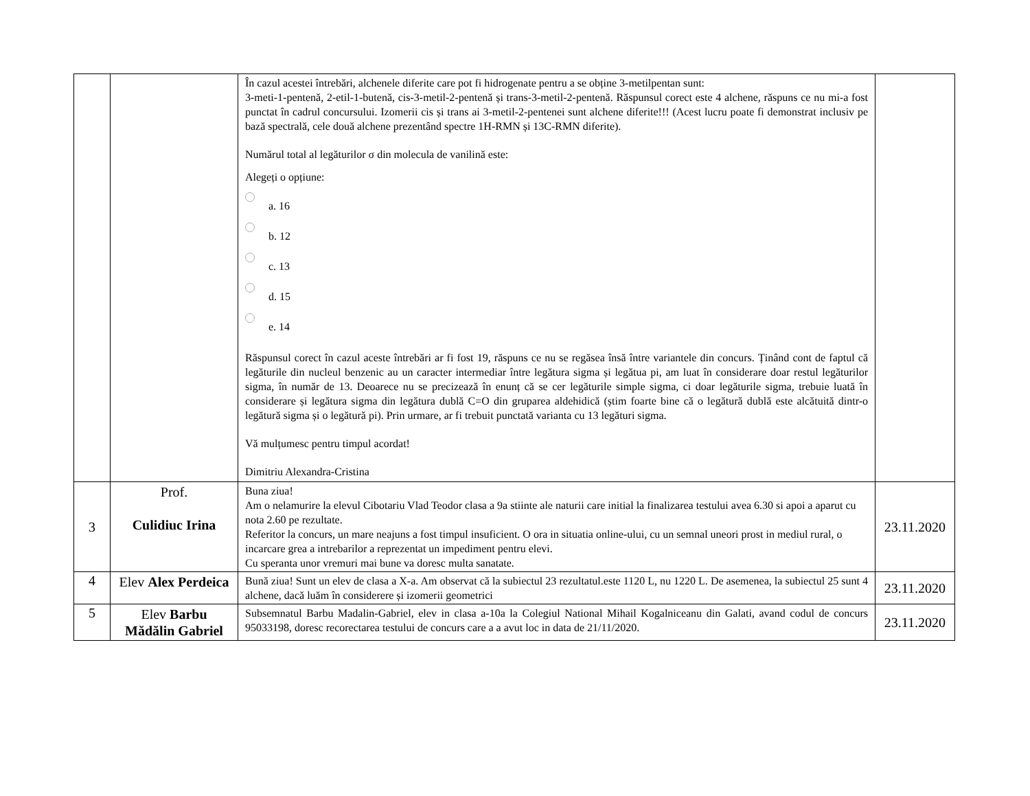| | | În cazul acestei întrebări, alchenele diferite care pot fi hidrogenate pentru a se obține 3-metilpentan sunt: 3-meti-1-pentenă, 2-etil-1-butenă, cis-3-metil-2-pentenă și trans-3-metil-2-pentenă. Răspunsul corect este 4 alchene, răspuns ce nu mi-a fost punctat în cadrul concursului. Izomerii cis și trans ai 3-metil-2-pentenei sunt alchene diferite!!! (Acest lucru poate fi demonstrat inclusiv pe bază spectrală, cele două alchene prezentând spectre 1H-RMN și 13C-RMN diferite). Numărul total al legăturilor σ din molecula de vanilină este: Alegeți o opțiune: a. 16 b. 12 c. 13 d. 15 e. 14 Răspunsul corect în cazul aceste întrebări ar fi fost 19, răspuns ce nu se regăsea însă între variantele din concurs. Ținând cont de faptul că legăturile din nucleul benzenic au un caracter intermediar între legătura sigma și legătua pi, am luat în considerare doar restul legăturilor sigma, în număr de 13. Deoarece nu se precizează în enunț că se cer legăturile simple sigma, ci doar legăturile sigma, trebuie luată în considerare și legătura sigma din legătura dublă C=O din gruparea aldehidică (știm foarte bine că o legătură dublă este alcătuită dintr-o legătură sigma și o legătură pi). Prin urmare, ar fi trebuit punctată varianta cu 13 legături sigma. Vă mulțumesc pentru timpul acordat! Dimitriu Alexandra-Cristina | |
| 3 | Prof. Culidiuc Irina | Buna ziua! Am o nelamurire la elevul Cibotariu Vlad Teodor clasa a 9a stiinte ale naturii care initial la finalizarea testului avea 6.30 si apoi a aparut cu nota 2.60 pe rezultate. Referitor la concurs, un mare neajuns a fost timpul insuficient. O ora in situatia online-ului, cu un semnal uneori prost in mediul rural, o incarcare grea a intrebarilor a reprezentat un impediment pentru elevi. Cu speranta unor vremuri mai bune va doresc multa sanatate. | 23.11.2020 |
| 4 | Elev Alex Perdeica | Bună ziua! Sunt un elev de clasa a X-a. Am observat că la subiectul 23 rezultatul.este 1120 L, nu 1220 L. De asemenea, la subiectul 25 sunt 4 alchene, dacă luăm în considerere și izomerii geometrici | 23.11.2020 |
| 5 | Elev Barbu Mădălin Gabriel | Subsemnatul Barbu Madalin-Gabriel, elev in clasa a-10a la Colegiul National Mihail Kogalniceanu din Galati, avand codul de concurs 95033198, doresc recorectarea testului de concurs care a a avut loc in data de 21/11/2020. | 23.11.2020 |